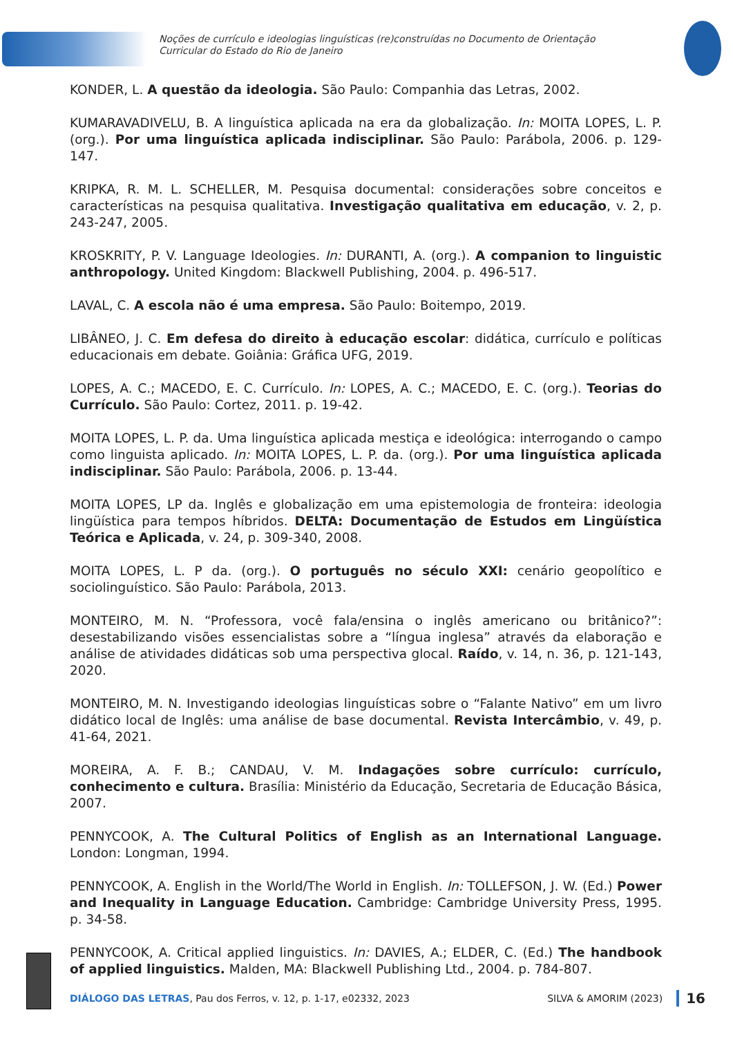Noções de currículo e ideologias linguísticas (re)construídas no Documento de Orientação
Curricular do Estado do Rio de Janeiro
KONDER, L. A questão da ideologia. São Paulo: Companhia das Letras, 2002.
KUMARAVADIVELU, B. A linguística aplicada na era da globalização. In: MOITA LOPES, L. P. (org.). Por uma linguística aplicada indisciplinar. São Paulo: Parábola, 2006. p. 129-147.
KRIPKA, R. M. L. SCHELLER, M. Pesquisa documental: considerações sobre conceitos e características na pesquisa qualitativa. Investigação qualitativa em educação, v. 2, p. 243-247, 2005.
KROSKRITY, P. V. Language Ideologies. In: DURANTI, A. (org.). A companion to linguistic anthropology. United Kingdom: Blackwell Publishing, 2004. p. 496-517.
LAVAL, C. A escola não é uma empresa. São Paulo: Boitempo, 2019.
LIBÂNEO, J. C. Em defesa do direito à educação escolar: didática, currículo e políticas educacionais em debate. Goiânia: Gráfica UFG, 2019.
LOPES, A. C.; MACEDO, E. C. Currículo. In: LOPES, A. C.; MACEDO, E. C. (org.). Teorias do Currículo. São Paulo: Cortez, 2011. p. 19-42.
MOITA LOPES, L. P. da. Uma linguística aplicada mestiça e ideológica: interrogando o campo como linguista aplicado. In: MOITA LOPES, L. P. da. (org.). Por uma linguística aplicada indisciplinar. São Paulo: Parábola, 2006. p. 13-44.
MOITA LOPES, LP da. Inglês e globalização em uma epistemologia de fronteira: ideologia lingüística para tempos híbridos. DELTA: Documentação de Estudos em Lingüística Teórica e Aplicada, v. 24, p. 309-340, 2008.
MOITA LOPES, L. P da. (org.). O português no século XXI: cenário geopolítico e sociolinguístico. São Paulo: Parábola, 2013.
MONTEIRO, M. N. “Professora, você fala/ensina o inglês americano ou britânico?”: desestabilizando visões essencialistas sobre a “língua inglesa” através da elaboração e análise de atividades didáticas sob uma perspectiva glocal. Raído, v. 14, n. 36, p. 121-143, 2020.
MONTEIRO, M. N. Investigando ideologias linguísticas sobre o “Falante Nativo” em um livro didático local de Inglês: uma análise de base documental. Revista Intercâmbio, v. 49, p. 41-64, 2021.
MOREIRA, A. F. B.; CANDAU, V. M. Indagações sobre currículo: currículo, conhecimento e cultura. Brasília: Ministério da Educação, Secretaria de Educação Básica, 2007.
PENNYCOOK, A. The Cultural Politics of English as an International Language. London: Longman, 1994.
PENNYCOOK, A. English in the World/The World in English. In: TOLLEFSON, J. W. (Ed.) Power and Inequality in Language Education. Cambridge: Cambridge University Press, 1995. p. 34-58.
PENNYCOOK, A. Critical applied linguistics. In: DAVIES, A.; ELDER, C. (Ed.) The handbook of applied linguistics. Malden, MA: Blackwell Publishing Ltd., 2004. p. 784-807.
DIÁLOGO DAS LETRAS, Pau dos Ferros, v. 12, p. 1-17, e02332, 2023 SILVA & AMORIM (2023) 16